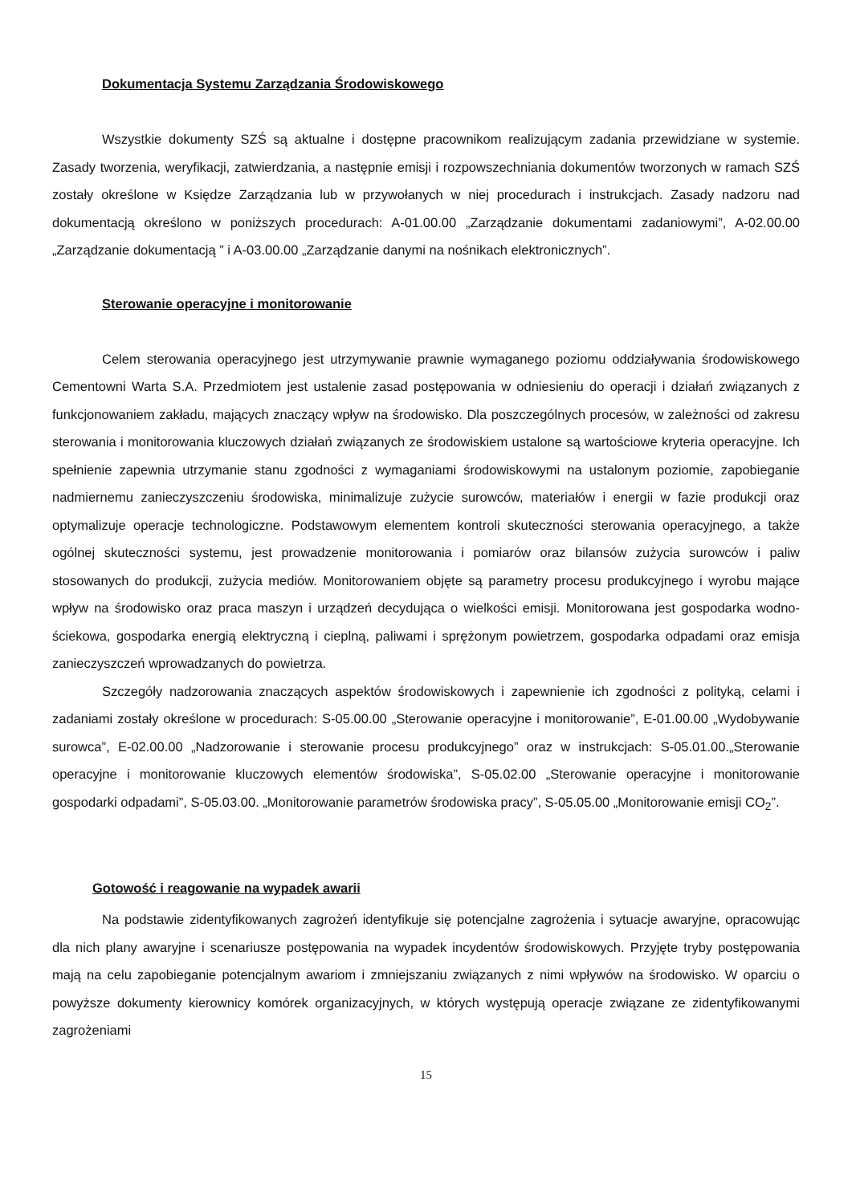Dokumentacja Systemu Zarządzania Środowiskowego
Wszystkie dokumenty SZŚ są aktualne i dostępne pracownikom realizującym zadania przewidziane w systemie. Zasady tworzenia, weryfikacji, zatwierdzania, a następnie emisji i rozpowszechniania dokumentów tworzonych w ramach SZŚ zostały określone w Księdze Zarządzania lub w przywołanych w niej procedurach i instrukcjach. Zasady nadzoru nad dokumentacją określono w poniższych procedurach: A-01.00.00 „Zarządzanie dokumentami zadaniowymi”, A-02.00.00 „Zarządzanie dokumentacją ” i A-03.00.00 „Zarządzanie danymi na nośnikach elektronicznych”.
Sterowanie operacyjne i monitorowanie
Celem sterowania operacyjnego jest utrzymywanie prawnie wymaganego poziomu oddziaływania środowiskowego Cementowni Warta S.A. Przedmiotem jest ustalenie zasad postępowania w odniesieniu do operacji i działań związanych z funkcjonowaniem zakładu, mających znaczący wpływ na środowisko. Dla poszczególnych procesów, w zależności od zakresu sterowania i monitorowania kluczowych działań związanych ze środowiskiem ustalone są wartościowe kryteria operacyjne. Ich spełnienie zapewnia utrzymanie stanu zgodności z wymaganiami środowiskowymi na ustalonym poziomie, zapobieganie nadmiernemu zanieczyszczeniu środowiska, minimalizuje zużycie surowców, materiałów i energii w fazie produkcji oraz optymalizuje operacje technologiczne. Podstawowym elementem kontroli skuteczności sterowania operacyjnego, a także ogólnej skuteczności systemu, jest prowadzenie monitorowania i pomiarów oraz bilansów zużycia surowców i paliw stosowanych do produkcji, zużycia mediów. Monitorowaniem objęte są parametry procesu produkcyjnego i wyrobu mające wpływ na środowisko oraz praca maszyn i urządzeń decydująca o wielkości emisji. Monitorowana jest gospodarka wodno-ściekowa, gospodarka energią elektryczną i cieplną, paliwami i sprężonym powietrzem, gospodarka odpadami oraz emisja zanieczyszczeń wprowadzanych do powietrza.
Szczegóły nadzorowania znaczących aspektów środowiskowych i zapewnienie ich zgodności z polityką, celami i zadaniami zostały określone w procedurach: S-05.00.00 „Sterowanie operacyjne i monitorowanie”, E-01.00.00 „Wydobywanie surowca”, E-02.00.00 „Nadzorowanie i sterowanie procesu produkcyjnego” oraz w instrukcjach: S-05.01.00.„Sterowanie operacyjne i monitorowanie kluczowych elementów środowiska”, S-05.02.00 „Sterowanie operacyjne i monitorowanie gospodarki odpadami”, S-05.03.00. „Monitorowanie parametrów środowiska pracy”, S-05.05.00 „Monitorowanie emisji CO<sub>2</sub>”.
Gotowość i reagowanie na wypadek awarii
Na podstawie zidentyfikowanych zagrożeń identyfikuje się potencjalne zagrożenia i sytuacje awaryjne, opracowując dla nich plany awaryjne i scenariusze postępowania na wypadek incydentów środowiskowych. Przyjęte tryby postępowania mają na celu zapobieganie potencjalnym awariom i zmniejszaniu związanych z nimi wpływów na środowisko. W oparciu o powyższe dokumenty kierownicy komórek organizacyjnych, w których występują operacje związane ze zidentyfikowanymi zagrożeniami
15